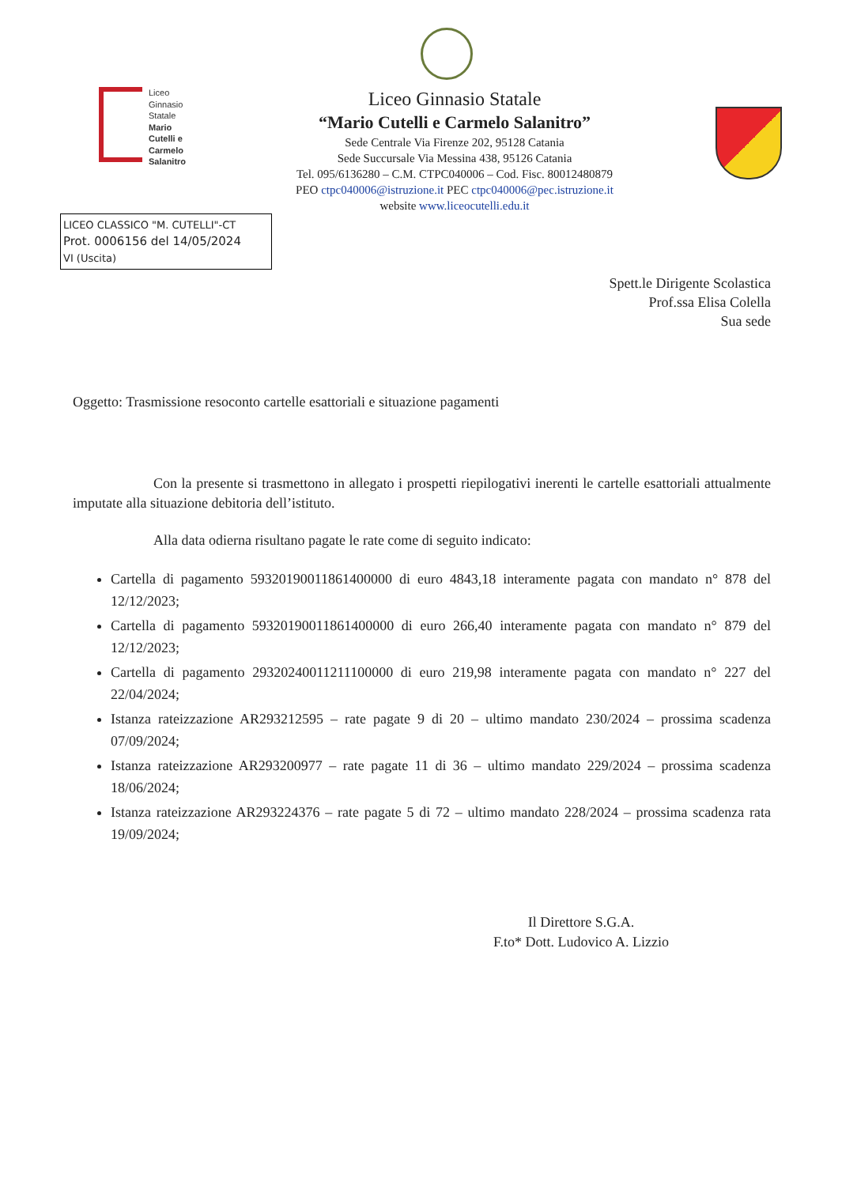Liceo
Ginnasio
Statale
Mario
Cutelli e
Carmelo
Salanitro
Liceo Ginnasio Statale
“Mario Cutelli e Carmelo Salanitro”
Sede Centrale Via Firenze 202, 95128 Catania
Sede Succursale Via Messina 438, 95126 Catania
Tel. 095/6136280 – C.M. CTPC040006 – Cod. Fisc. 80012480879
PEO ctpc040006@istruzione.it PEC ctpc040006@pec.istruzione.it
website www.liceocutelli.edu.it
LICEO CLASSICO "M. CUTELLI"-CT
Prot. 0006156 del 14/05/2024
VI (Uscita)
Spett.le Dirigente Scolastica
Prof.ssa Elisa Colella
Sua sede
Oggetto: Trasmissione resoconto cartelle esattoriali e situazione pagamenti
Con la presente si trasmettono in allegato i prospetti riepilogativi inerenti le cartelle esattoriali attualmente imputate alla situazione debitoria dell’istituto.
Alla data odierna risultano pagate le rate come di seguito indicato:
Cartella di pagamento 59320190011861400000 di euro 4843,18 interamente pagata con mandato n° 878 del 12/12/2023;
Cartella di pagamento 59320190011861400000 di euro 266,40 interamente pagata con mandato n° 879 del 12/12/2023;
Cartella di pagamento 29320240011211100000 di euro 219,98 interamente pagata con mandato n° 227 del 22/04/2024;
Istanza rateizzazione AR293212595 – rate pagate 9 di 20 – ultimo mandato 230/2024 – prossima scadenza 07/09/2024;
Istanza rateizzazione AR293200977 – rate pagate 11 di 36 – ultimo mandato 229/2024 – prossima scadenza 18/06/2024;
Istanza rateizzazione AR293224376 – rate pagate 5 di 72 – ultimo mandato 228/2024 – prossima scadenza rata 19/09/2024;
Il Direttore S.G.A.
F.to* Dott. Ludovico A. Lizzio